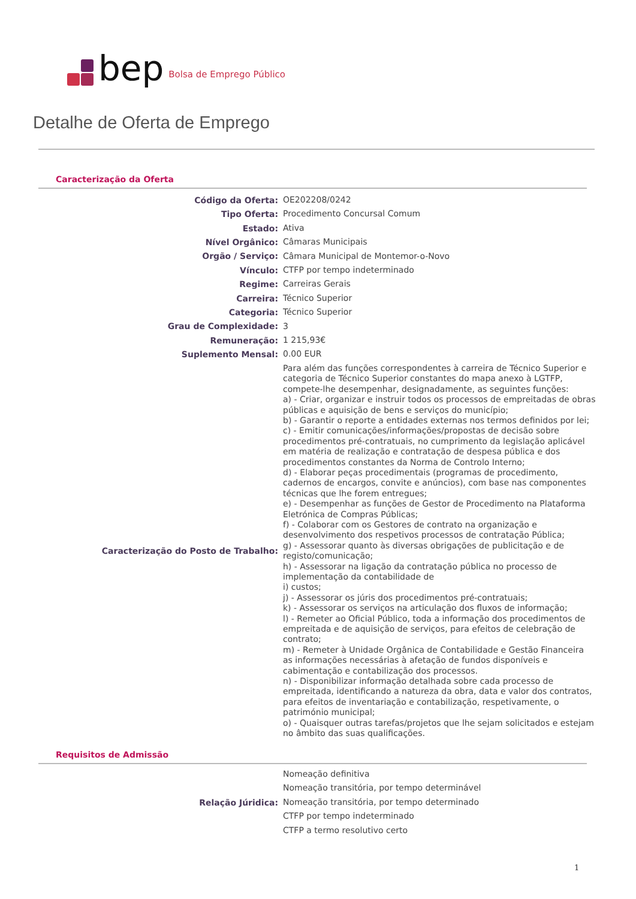bep Bolsa de Emprego Público
Detalhe de Oferta de Emprego
Caracterização da Oferta
| Código da Oferta: | OE202208/0242 |
| Tipo Oferta: | Procedimento Concursal Comum |
| Estado: | Ativa |
| Nível Orgânico: | Câmaras Municipais |
| Orgão / Serviço: | Câmara Municipal de Montemor-o-Novo |
| Vínculo: | CTFP por tempo indeterminado |
| Regime: | Carreiras Gerais |
| Carreira: | Técnico Superior |
| Categoria: | Técnico Superior |
| Grau de Complexidade: | 3 |
| Remuneração: | 1 215,93€ |
| Suplemento Mensal: | 0.00 EUR |
| Caracterização do Posto de Trabalho: | Para além das funções correspondentes à carreira de Técnico Superior e categoria de Técnico Superior constantes do mapa anexo à LGTFP, compete-lhe desempenhar, designadamente, as seguintes funções: a) - Criar, organizar e instruir todos os processos de empreitadas de obras públicas e aquisição de bens e serviços do município; b) - Garantir o reporte a entidades externas nos termos definidos por lei; c) - Emitir comunicações/informações/propostas de decisão sobre procedimentos pré-contratuais, no cumprimento da legislação aplicável em matéria de realização e contratação de despesa pública e dos procedimentos constantes da Norma de Controlo Interno; d) - Elaborar peças procedimentais (programas de procedimento, cadernos de encargos, convite e anúncios), com base nas componentes técnicas que lhe forem entregues; e) - Desempenhar as funções de Gestor de Procedimento na Plataforma Eletrónica de Compras Públicas; f) - Colaborar com os Gestores de contrato na organização e desenvolvimento dos respetivos processos de contratação Pública; g) - Assessorar quanto às diversas obrigações de publicitação e de registo/comunicação; h) - Assessorar na ligação da contratação pública no processo de implementação da contabilidade de i) custos; j) - Assessorar os júris dos procedimentos pré-contratuais; k) - Assessorar os serviços na articulação dos fluxos de informação; l) - Remeter ao Oficial Público, toda a informação dos procedimentos de empreitada e de aquisição de serviços, para efeitos de celebração de contrato; m) - Remeter à Unidade Orgânica de Contabilidade e Gestão Financeira as informações necessárias à afetação de fundos disponíveis e cabimentação e contabilização dos processos. n) - Disponibilizar informação detalhada sobre cada processo de empreitada, identificando a natureza da obra, data e valor dos contratos, para efeitos de inventariação e contabilização, respetivamente, o património municipal; o) - Quaisquer outras tarefas/projetos que lhe sejam solicitados e estejam no âmbito das suas qualificações. |
Requisitos de Admissão
| Relação Júridica: | Nomeação definitiva |
| | Nomeação transitória, por tempo determinável |
| | Nomeação transitória, por tempo determinado |
| | CTFP por tempo indeterminado |
| | CTFP a termo resolutivo certo |
1